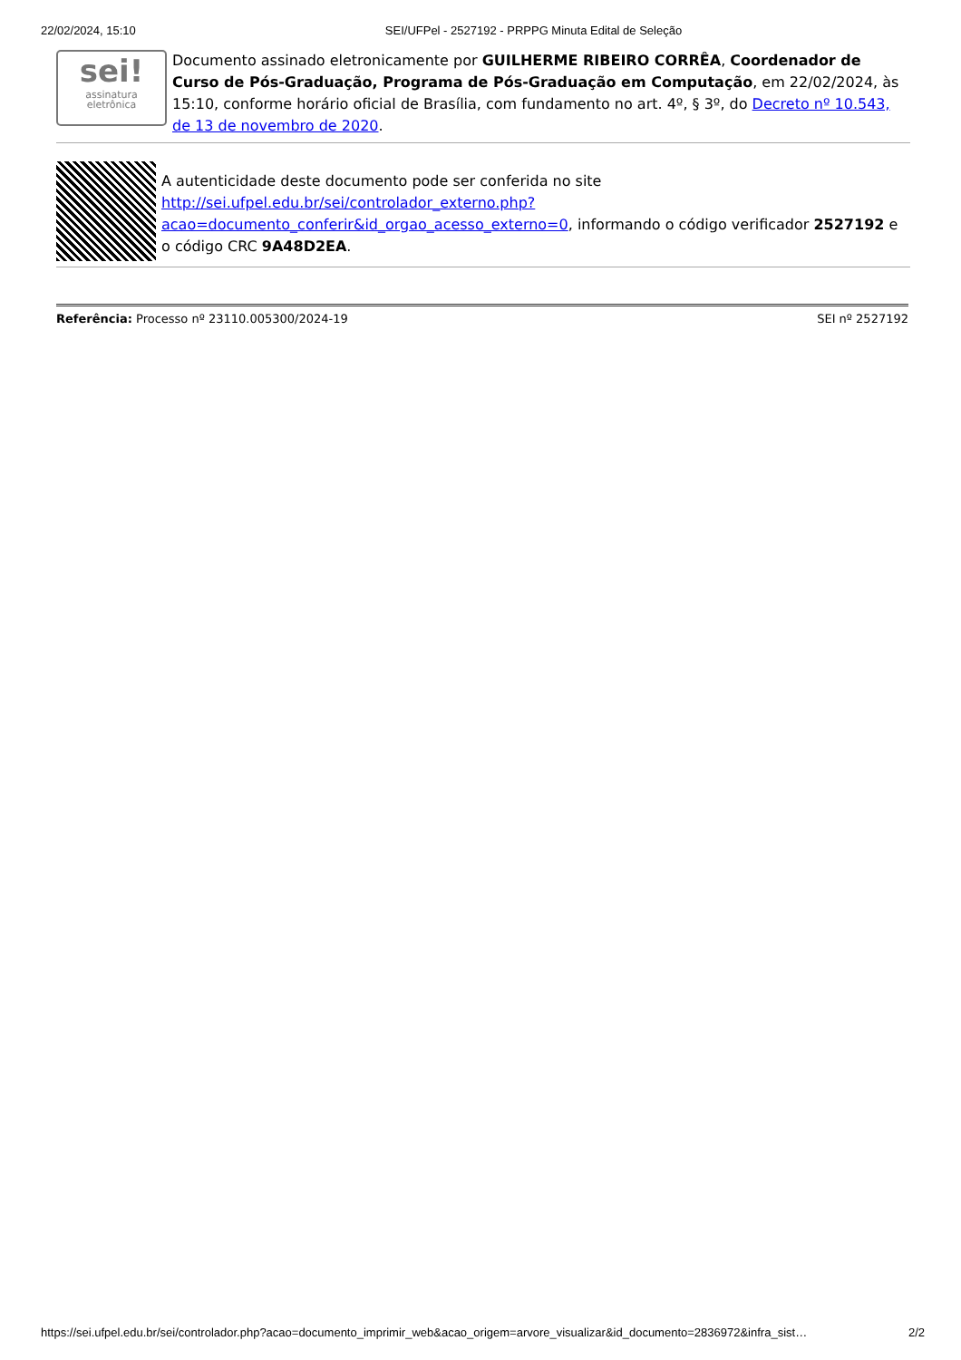22/02/2024, 15:10 SEI/UFPel - 2527192 - PRPPG Minuta Edital de Seleção
sei!
assinatura
eletrônica
Documento assinado eletronicamente por GUILHERME RIBEIRO CORRÊA, Coordenador de Curso de Pós-Graduação, Programa de Pós-Graduação em Computação, em 22/02/2024, às 15:10, conforme horário oficial de Brasília, com fundamento no art. 4º, § 3º, do Decreto nº 10.543, de 13 de novembro de 2020.
A autenticidade deste documento pode ser conferida no site http://sei.ufpel.edu.br/sei/controlador_externo.php?acao=documento_conferir&id_orgao_acesso_externo=0, informando o código verificador 2527192 e o código CRC 9A48D2EA.
Referência: Processo nº 23110.005300/2024-19 SEI nº 2527192
https://sei.ufpel.edu.br/sei/controlador.php?acao=documento_imprimir_web&acao_origem=arvore_visualizar&id_documento=2836972&infra_sist… 2/2